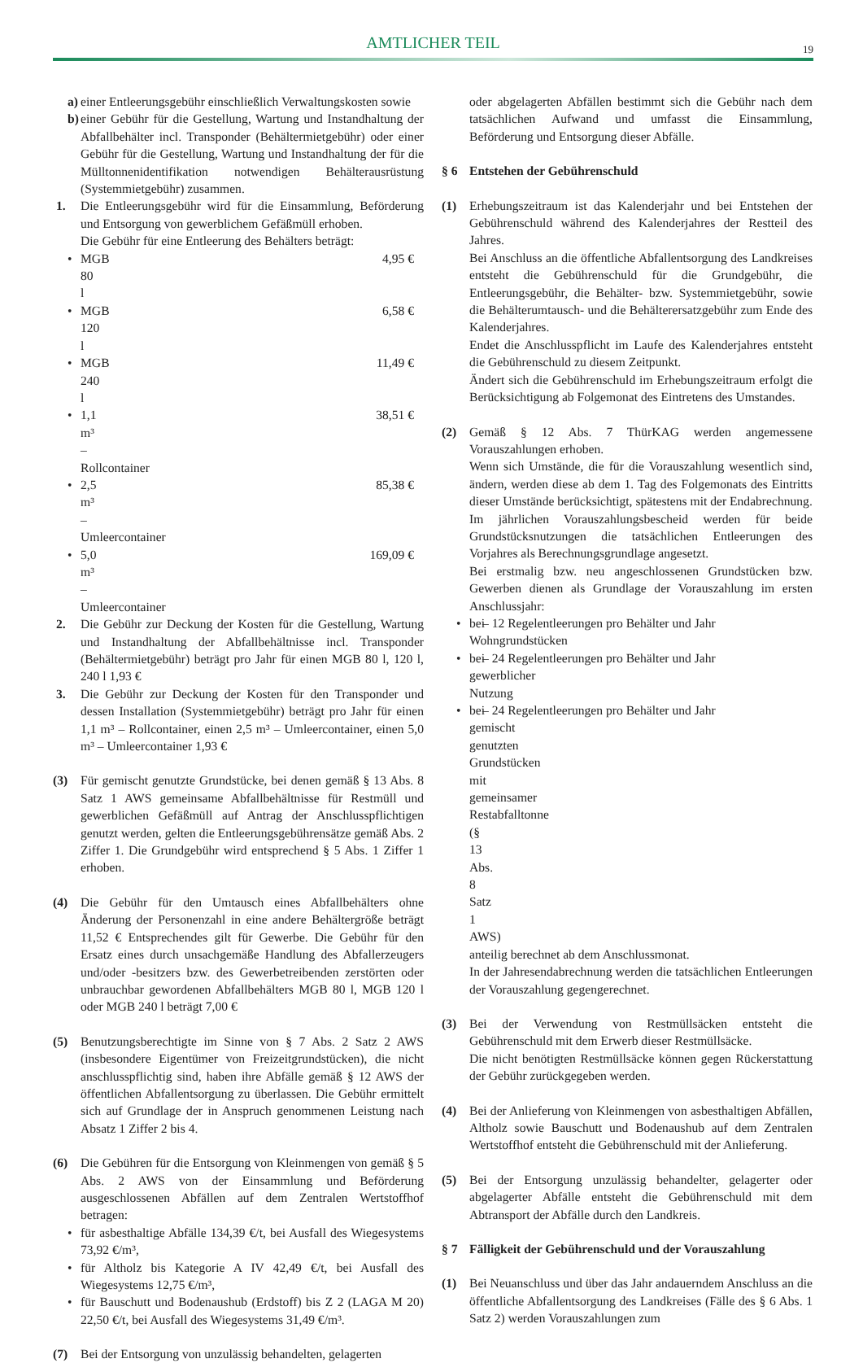AMTLICHER TEIL
19
a) einer Entleerungsgebühr einschließlich Verwaltungskosten sowie
b) einer Gebühr für die Gestellung, Wartung und Instandhaltung der Abfallbehälter incl. Transponder (Behältermietgebühr) oder einer Gebühr für die Gestellung, Wartung und Instandhaltung der für die Mülltonnenidentifikation notwendigen Behälterausrüstung (Systemmietgebühr) zusammen.
1. Die Entleerungsgebühr wird für die Einsammlung, Beförderung und Entsorgung von gewerblichem Gefäßmüll erhoben.
Die Gebühr für eine Entleerung des Behälters beträgt:
• MGB 80 l 4,95 €
• MGB 120 l 6,58 €
• MGB 240 l 11,49 €
• 1,1 m³ – Rollcontainer 38,51 €
• 2,5 m³ – Umleercontainer 85,38 €
• 5,0 m³ – Umleercontainer 169,09 €
2. Die Gebühr zur Deckung der Kosten für die Gestellung, Wartung und Instandhaltung der Abfallbehältnisse incl. Transponder (Behältermietgebühr) beträgt pro Jahr für einen MGB 80 l, 120 l, 240 l 1,93 €
3. Die Gebühr zur Deckung der Kosten für den Transponder und dessen Installation (Systemmietgebühr) beträgt pro Jahr für einen 1,1 m³ – Rollcontainer, einen 2,5 m³ – Umleercontainer, einen 5,0 m³ – Umleercontainer 1,93 €
(3) Für gemischt genutzte Grundstücke, bei denen gemäß § 13 Abs. 8 Satz 1 AWS gemeinsame Abfallbehältnisse für Restmüll und gewerblichen Gefäßmüll auf Antrag der Anschlusspflichtigen genutzt werden, gelten die Entleerungsgebührensätze gemäß Abs. 2 Ziffer 1. Die Grundgebühr wird entsprechend § 5 Abs. 1 Ziffer 1 erhoben.
(4) Die Gebühr für den Umtausch eines Abfallbehälters ohne Änderung der Personenzahl in eine andere Behältergröße beträgt 11,52 € Entsprechendes gilt für Gewerbe. Die Gebühr für den Ersatz eines durch unsachgemäße Handlung des Abfallerzeugers und/oder -besitzers bzw. des Gewerbetreibenden zerstörten oder unbrauchbar gewordenen Abfallbehälters MGB 80 l, MGB 120 l oder MGB 240 l beträgt 7,00 €
(5) Benutzungsberechtigte im Sinne von § 7 Abs. 2 Satz 2 AWS (insbesondere Eigentümer von Freizeitgrundstücken), die nicht anschlusspflichtig sind, haben ihre Abfälle gemäß § 12 AWS der öffentlichen Abfallentsorgung zu überlassen. Die Gebühr ermittelt sich auf Grundlage der in Anspruch genommenen Leistung nach Absatz 1 Ziffer 2 bis 4.
(6) Die Gebühren für die Entsorgung von Kleinmengen von gemäß § 5 Abs. 2 AWS von der Einsammlung und Beförderung ausgeschlossenen Abfällen auf dem Zentralen Wertstoffhof betragen:
• für asbesthaltige Abfälle 134,39 €/t, bei Ausfall des Wiegesystems 73,92 €/m³,
• für Altholz bis Kategorie A IV 42,49 €/t, bei Ausfall des Wiegesystems 12,75 €/m³,
• für Bauschutt und Bodenaushub (Erdstoff) bis Z 2 (LAGA M 20) 22,50 €/t, bei Ausfall des Wiegesystems 31,49 €/m³.
(7) Bei der Entsorgung von unzulässig behandelten, gelagerten
oder abgelagerten Abfällen bestimmt sich die Gebühr nach dem tatsächlichen Aufwand und umfasst die Einsammlung, Beförderung und Entsorgung dieser Abfälle.
§ 6 Entstehen der Gebührenschuld
(1) Erhebungszeitraum ist das Kalenderjahr und bei Entstehen der Gebührenschuld während des Kalenderjahres der Restteil des Jahres.
Bei Anschluss an die öffentliche Abfallentsorgung des Landkreises entsteht die Gebührenschuld für die Grundgebühr, die Entleerungsgebühr, die Behälter- bzw. Systemmietgebühr, sowie die Behälterumtausch- und die Behälterersatzgebühr zum Ende des Kalenderjahres.
Endet die Anschlusspflicht im Laufe des Kalenderjahres entsteht die Gebührenschuld zu diesem Zeitpunkt.
Ändert sich die Gebührenschuld im Erhebungszeitraum erfolgt die Berücksichtigung ab Folgemonat des Eintretens des Umstandes.
(2) Gemäß § 12 Abs. 7 ThürKAG werden angemessene Vorauszahlungen erhoben.
Wenn sich Umstände, die für die Vorauszahlung wesentlich sind, ändern, werden diese ab dem 1. Tag des Folgemonats des Eintritts dieser Umstände berücksichtigt, spätestens mit der Endabrechnung.
Im jährlichen Vorauszahlungsbescheid werden für beide Grundstücksnutzungen die tatsächlichen Entleerungen des Vorjahres als Berechnungsgrundlage angesetzt.
Bei erstmalig bzw. neu angeschlossenen Grundstücken bzw. Gewerben dienen als Grundlage der Vorauszahlung im ersten Anschlussjahr:
• bei Wohngrundstücken – 12 Regelentleerungen pro Behälter und Jahr
• bei gewerblicher Nutzung – 24 Regelentleerungen pro Behälter und Jahr
• bei gemischt genutzten Grundstücken mit gemeinsamer Restabfalltonne (§ 13 Abs. 8 Satz 1 AWS) – 24 Regelentleerungen pro Behälter und Jahr
anteilig berechnet ab dem Anschlussmonat.
In der Jahresendabrechnung werden die tatsächlichen Entleerungen der Vorauszahlung gegengerechnet.
(3) Bei der Verwendung von Restmüllsäcken entsteht die Gebührenschuld mit dem Erwerb dieser Restmüllsäcke.
Die nicht benötigten Restmüllsäcke können gegen Rückerstattung der Gebühr zurückgegeben werden.
(4) Bei der Anlieferung von Kleinmengen von asbesthaltigen Abfällen, Altholz sowie Bauschutt und Bodenaushub auf dem Zentralen Wertstoffhof entsteht die Gebührenschuld mit der Anlieferung.
(5) Bei der Entsorgung unzulässig behandelter, gelagerter oder abgelagerter Abfälle entsteht die Gebührenschuld mit dem Abtransport der Abfälle durch den Landkreis.
§ 7 Fälligkeit der Gebührenschuld und der Vorauszahlung
(1) Bei Neuanschluss und über das Jahr andauerndem Anschluss an die öffentliche Abfallentsorgung des Landkreises (Fälle des § 6 Abs. 1 Satz 2) werden Vorauszahlungen zum